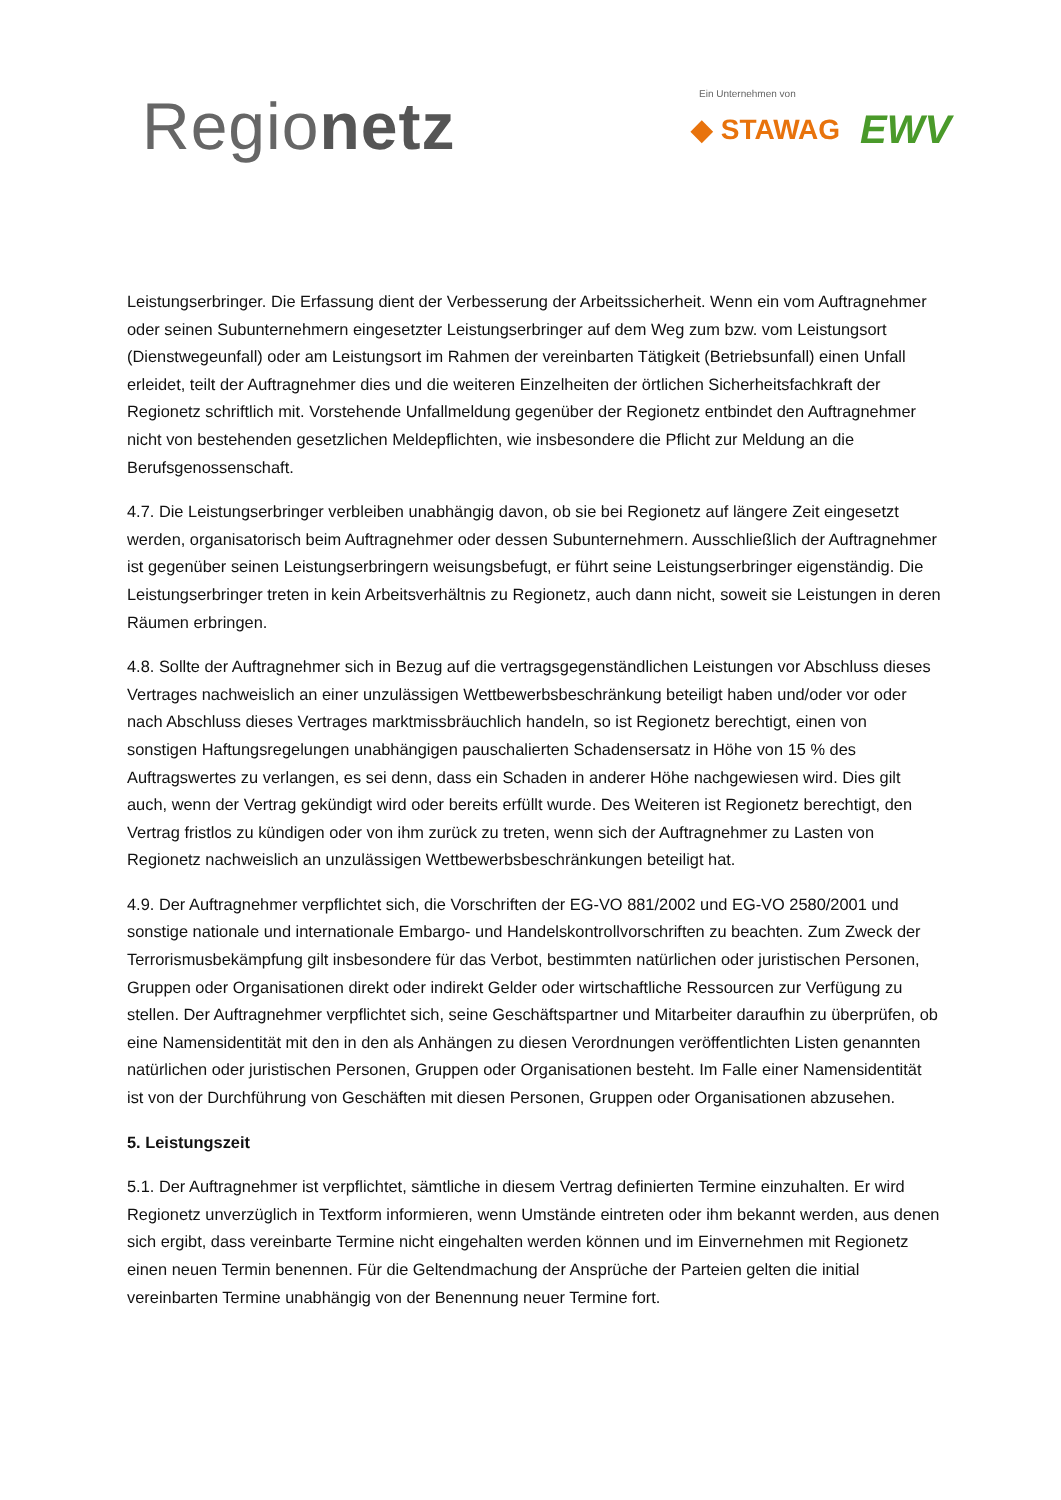Regionetz
Ein Unternehmen von
◆ STAWAG EWV
Leistungserbringer. Die Erfassung dient der Verbesserung der Arbeitssicherheit. Wenn ein vom Auftragnehmer oder seinen Subunternehmern eingesetzter Leistungserbringer auf dem Weg zum bzw. vom Leistungsort (Dienstwegeunfall) oder am Leistungsort im Rahmen der vereinbarten Tätigkeit (Betriebsunfall) einen Unfall erleidet, teilt der Auftragnehmer dies und die weiteren Einzelheiten der örtlichen Sicherheitsfachkraft der Regionetz schriftlich mit. Vorstehende Unfallmeldung gegenüber der Regionetz entbindet den Auftragnehmer nicht von bestehenden gesetzlichen Meldepflichten, wie insbesondere die Pflicht zur Meldung an die Berufsgenossenschaft.
4.7. Die Leistungserbringer verbleiben unabhängig davon, ob sie bei Regionetz auf längere Zeit eingesetzt werden, organisatorisch beim Auftragnehmer oder dessen Subunternehmern. Ausschließlich der Auftragnehmer ist gegenüber seinen Leistungserbringern weisungsbefugt, er führt seine Leistungserbringer eigenständig. Die Leistungserbringer treten in kein Arbeitsverhältnis zu Regionetz, auch dann nicht, soweit sie Leistungen in deren Räumen erbringen.
4.8. Sollte der Auftragnehmer sich in Bezug auf die vertragsgegenständlichen Leistungen vor Abschluss dieses Vertrages nachweislich an einer unzulässigen Wettbewerbsbeschränkung beteiligt haben und/oder vor oder nach Abschluss dieses Vertrages marktmissbräuchlich handeln, so ist Regionetz berechtigt, einen von sonstigen Haftungsregelungen unabhängigen pauschalierten Schadensersatz in Höhe von 15 % des Auftragswertes zu verlangen, es sei denn, dass ein Schaden in anderer Höhe nachgewiesen wird. Dies gilt auch, wenn der Vertrag gekündigt wird oder bereits erfüllt wurde. Des Weiteren ist Regionetz berechtigt, den Vertrag fristlos zu kündigen oder von ihm zurück zu treten, wenn sich der Auftragnehmer zu Lasten von Regionetz nachweislich an unzulässigen Wettbewerbsbeschränkungen beteiligt hat.
4.9. Der Auftragnehmer verpflichtet sich, die Vorschriften der EG-VO 881/2002 und EG-VO 2580/2001 und sonstige nationale und internationale Embargo- und Handelskontrollvorschriften zu beachten. Zum Zweck der Terrorismusbekämpfung gilt insbesondere für das Verbot, bestimmten natürlichen oder juristischen Personen, Gruppen oder Organisationen direkt oder indirekt Gelder oder wirtschaftliche Ressourcen zur Verfügung zu stellen. Der Auftragnehmer verpflichtet sich, seine Geschäftspartner und Mitarbeiter daraufhin zu überprüfen, ob eine Namensidentität mit den in den als Anhängen zu diesen Verordnungen veröffentlichten Listen genannten natürlichen oder juristischen Personen, Gruppen oder Organisationen besteht. Im Falle einer Namensidentität ist von der Durchführung von Geschäften mit diesen Personen, Gruppen oder Organisationen abzusehen.
5. Leistungszeit
5.1. Der Auftragnehmer ist verpflichtet, sämtliche in diesem Vertrag definierten Termine einzuhalten. Er wird Regionetz unverzüglich in Textform informieren, wenn Umstände eintreten oder ihm bekannt werden, aus denen sich ergibt, dass vereinbarte Termine nicht eingehalten werden können und im Einvernehmen mit Regionetz einen neuen Termin benennen. Für die Geltendmachung der Ansprüche der Parteien gelten die initial vereinbarten Termine unabhängig von der Benennung neuer Termine fort.